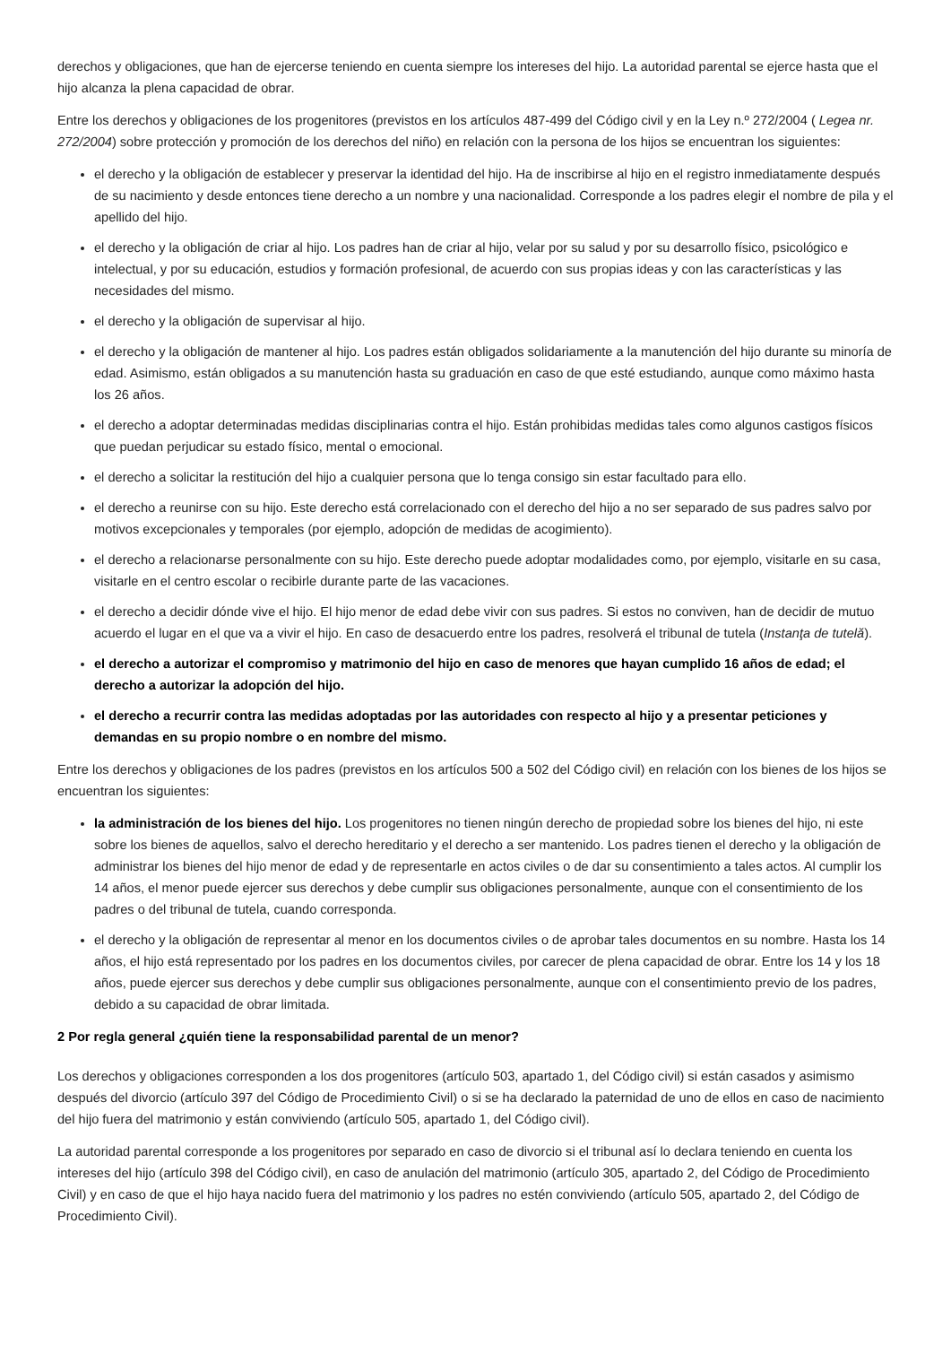derechos y obligaciones, que han de ejercerse teniendo en cuenta siempre los intereses del hijo. La autoridad parental se ejerce hasta que el hijo alcanza la plena capacidad de obrar.
Entre los derechos y obligaciones de los progenitores (previstos en los artículos 487-499 del Código civil y en la Ley n.º 272/2004 ( Legea nr. 272/2004) sobre protección y promoción de los derechos del niño) en relación con la persona de los hijos se encuentran los siguientes:
el derecho y la obligación de establecer y preservar la identidad del hijo. Ha de inscribirse al hijo en el registro inmediatamente después de su nacimiento y desde entonces tiene derecho a un nombre y una nacionalidad. Corresponde a los padres elegir el nombre de pila y el apellido del hijo.
el derecho y la obligación de criar al hijo. Los padres han de criar al hijo, velar por su salud y por su desarrollo físico, psicológico e intelectual, y por su educación, estudios y formación profesional, de acuerdo con sus propias ideas y con las características y las necesidades del mismo.
el derecho y la obligación de supervisar al hijo.
el derecho y la obligación de mantener al hijo. Los padres están obligados solidariamente a la manutención del hijo durante su minoría de edad. Asimismo, están obligados a su manutención hasta su graduación en caso de que esté estudiando, aunque como máximo hasta los 26 años.
el derecho a adoptar determinadas medidas disciplinarias contra el hijo. Están prohibidas medidas tales como algunos castigos físicos que puedan perjudicar su estado físico, mental o emocional.
el derecho a solicitar la restitución del hijo a cualquier persona que lo tenga consigo sin estar facultado para ello.
el derecho a reunirse con su hijo. Este derecho está correlacionado con el derecho del hijo a no ser separado de sus padres salvo por motivos excepcionales y temporales (por ejemplo, adopción de medidas de acogimiento).
el derecho a relacionarse personalmente con su hijo. Este derecho puede adoptar modalidades como, por ejemplo, visitarle en su casa, visitarle en el centro escolar o recibirle durante parte de las vacaciones.
el derecho a decidir dónde vive el hijo. El hijo menor de edad debe vivir con sus padres. Si estos no conviven, han de decidir de mutuo acuerdo el lugar en el que va a vivir el hijo. En caso de desacuerdo entre los padres, resolverá el tribunal de tutela (Instanţa de tutelă).
el derecho a autorizar el compromiso y matrimonio del hijo en caso de menores que hayan cumplido 16 años de edad; el derecho a autorizar la adopción del hijo.
el derecho a recurrir contra las medidas adoptadas por las autoridades con respecto al hijo y a presentar peticiones y demandas en su propio nombre o en nombre del mismo.
Entre los derechos y obligaciones de los padres (previstos en los artículos 500 a 502 del Código civil) en relación con los bienes de los hijos se encuentran los siguientes:
la administración de los bienes del hijo. Los progenitores no tienen ningún derecho de propiedad sobre los bienes del hijo, ni este sobre los bienes de aquellos, salvo el derecho hereditario y el derecho a ser mantenido. Los padres tienen el derecho y la obligación de administrar los bienes del hijo menor de edad y de representarle en actos civiles o de dar su consentimiento a tales actos. Al cumplir los 14 años, el menor puede ejercer sus derechos y debe cumplir sus obligaciones personalmente, aunque con el consentimiento de los padres o del tribunal de tutela, cuando corresponda.
el derecho y la obligación de representar al menor en los documentos civiles o de aprobar tales documentos en su nombre. Hasta los 14 años, el hijo está representado por los padres en los documentos civiles, por carecer de plena capacidad de obrar. Entre los 14 y los 18 años, puede ejercer sus derechos y debe cumplir sus obligaciones personalmente, aunque con el consentimiento previo de los padres, debido a su capacidad de obrar limitada.
2 Por regla general ¿quién tiene la responsabilidad parental de un menor?
Los derechos y obligaciones corresponden a los dos progenitores (artículo 503, apartado 1, del Código civil) si están casados y asimismo después del divorcio (artículo 397 del Código de Procedimiento Civil) o si se ha declarado la paternidad de uno de ellos en caso de nacimiento del hijo fuera del matrimonio y están conviviendo (artículo 505, apartado 1, del Código civil).
La autoridad parental corresponde a los progenitores por separado en caso de divorcio si el tribunal así lo declara teniendo en cuenta los intereses del hijo (artículo 398 del Código civil), en caso de anulación del matrimonio (artículo 305, apartado 2, del Código de Procedimiento Civil) y en caso de que el hijo haya nacido fuera del matrimonio y los padres no estén conviviendo (artículo 505, apartado 2, del Código de Procedimiento Civil).